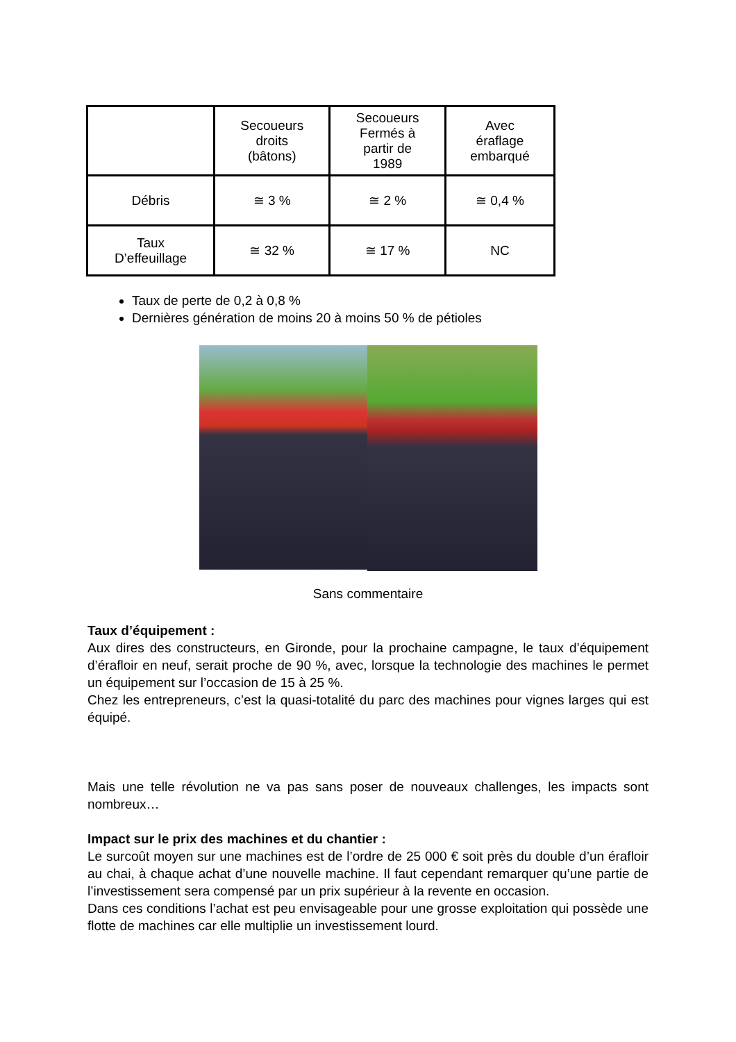| | Secoueurs droits (bâtons) | Secoueurs Fermés à partir de 1989 | Avec éraflage embarqué |
| Débris | ≅ 3 % | ≅ 2 % | ≅ 0,4 % |
| Taux D’effeuillage | ≅ 32 % | ≅ 17 % | NC |
Taux de perte de 0,2 à 0,8 %
Dernières génération de moins 20 à moins 50 % de pétioles
Sans commentaire
Taux d’équipement :
Aux dires des constructeurs, en Gironde, pour la prochaine campagne, le taux d’équipement d’érafloir en neuf, serait proche de 90 %, avec, lorsque la technologie des machines le permet un équipement sur l’occasion de 15 à 25 %.
Chez les entrepreneurs, c’est la quasi-totalité du parc des machines pour vignes larges qui est équipé.
Mais une telle révolution ne va pas sans poser de nouveaux challenges, les impacts sont nombreux…
Impact sur le prix des machines et du chantier :
Le surcoût moyen sur une machines est de l’ordre de 25 000 € soit près du double d’un érafloir au chai, à chaque achat d’une nouvelle machine. Il faut cependant remarquer qu’une partie de l’investissement sera compensé par un prix supérieur à la revente en occasion.
Dans ces conditions l’achat est peu envisageable pour une grosse exploitation qui possède une flotte de machines car elle multiplie un investissement lourd.